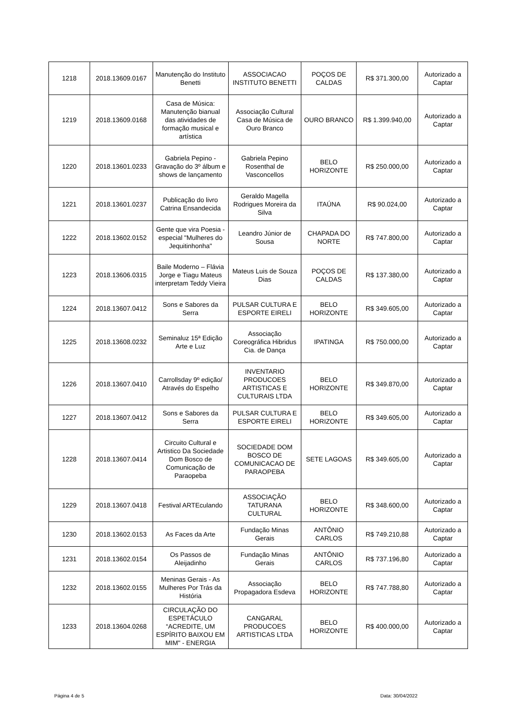| 1218 | 2018.13609.0167 | Manutenção do Instituto Benetti | ASSOCIACAO INSTITUTO BENETTI | POÇOS DE CALDAS | R$ 371.300,00 | Autorizado a Captar |
| 1219 | 2018.13609.0168 | Casa de Música: Manutenção bianual das atividades de formação musical e artística | Associação Cultural Casa de Música de Ouro Branco | OURO BRANCO | R$ 1.399.940,00 | Autorizado a Captar |
| 1220 | 2018.13601.0233 | Gabriela Pepino - Gravação do 3º álbum e shows de lançamento | Gabriela Pepino Rosenthal de Vasconcellos | BELO HORIZONTE | R$ 250.000,00 | Autorizado a Captar |
| 1221 | 2018.13601.0237 | Publicação do livro Catrina Ensandecida | Geraldo Magella Rodrigues Moreira da Silva | ITAÚNA | R$ 90.024,00 | Autorizado a Captar |
| 1222 | 2018.13602.0152 | Gente que vira Poesia - especial "Mulheres do Jequitinhonha" | Leandro Júnior de Sousa | CHAPADA DO NORTE | R$ 747.800,00 | Autorizado a Captar |
| 1223 | 2018.13606.0315 | Baile Moderno – Flávia Jorge e Tiagu Mateus interpretam Teddy Vieira | Mateus Luis de Souza Dias | POÇOS DE CALDAS | R$ 137.380,00 | Autorizado a Captar |
| 1224 | 2018.13607.0412 | Sons e Sabores da Serra | PULSAR CULTURA E ESPORTE EIRELI | BELO HORIZONTE | R$ 349.605,00 | Autorizado a Captar |
| 1225 | 2018.13608.0232 | Seminaluz 15ª Edição Arte e Luz | Associação Coreográfica Hibridus Cia. de Dança | IPATINGA | R$ 750.000,00 | Autorizado a Captar |
| 1226 | 2018.13607.0410 | Carrollsday 9º edição/ Através do Espelho | INVENTARIO PRODUCOES ARTISTICAS E CULTURAIS LTDA | BELO HORIZONTE | R$ 349.870,00 | Autorizado a Captar |
| 1227 | 2018.13607.0412 | Sons e Sabores da Serra | PULSAR CULTURA E ESPORTE EIRELI | BELO HORIZONTE | R$ 349.605,00 | Autorizado a Captar |
| 1228 | 2018.13607.0414 | Circuito Cultural e Artistico Da Sociedade Dom Bosco de Comunicação de Paraopeba | SOCIEDADE DOM BOSCO DE COMUNICACAO DE PARAOPEBA | SETE LAGOAS | R$ 349.605,00 | Autorizado a Captar |
| 1229 | 2018.13607.0418 | Festival ARTEculando | ASSOCIAÇÃO TATURANA CULTURAL | BELO HORIZONTE | R$ 348.600,00 | Autorizado a Captar |
| 1230 | 2018.13602.0153 | As Faces da Arte | Fundação Minas Gerais | ANTÔNIO CARLOS | R$ 749.210,88 | Autorizado a Captar |
| 1231 | 2018.13602.0154 | Os Passos de Aleijadinho | Fundação Minas Gerais | ANTÔNIO CARLOS | R$ 737.196,80 | Autorizado a Captar |
| 1232 | 2018.13602.0155 | Meninas Gerais - As Mulheres Por Trás da História | Associação Propagadora Esdeva | BELO HORIZONTE | R$ 747.788,80 | Autorizado a Captar |
| 1233 | 2018.13604.0268 | CIRCULAÇÃO DO ESPETÁCULO “ACREDITE, UM ESPÍRITO BAIXOU EM MIM" - ENERGIA | CANGARAL PRODUCOES ARTISTICAS LTDA | BELO HORIZONTE | R$ 400.000,00 | Autorizado a Captar |
Página 4 de 5 Data: 30/04/2022